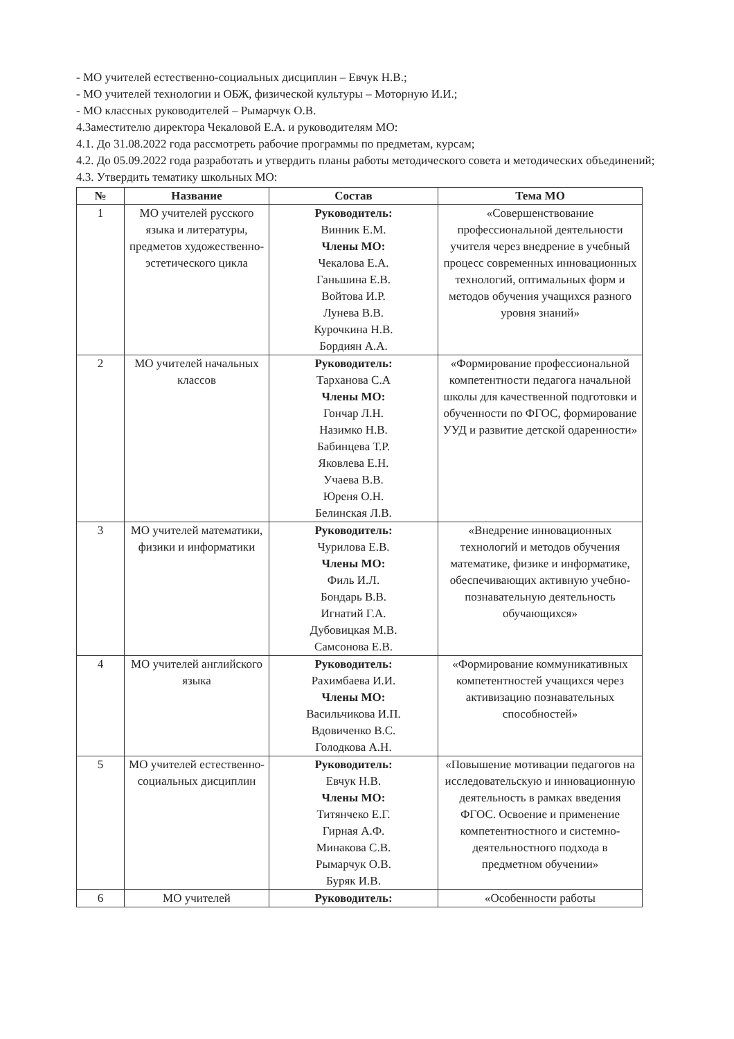- МО учителей естественно-социальных дисциплин – Евчук Н.В.;
- МО учителей технологии и ОБЖ, физической культуры – Моторную И.И.;
- МО классных руководителей – Рымарчук О.В.
4.Заместителю директора Чекаловой Е.А. и руководителям МО:
4.1. До 31.08.2022 года рассмотреть рабочие программы по предметам, курсам;
4.2. До 05.09.2022 года разработать и утвердить планы работы методического совета и методических объединений;
4.3. Утвердить тематику школьных МО:
| № | Название | Состав | Тема МО |
| --- | --- | --- | --- |
| 1 | МО учителей русского языка и литературы, предметов художественно-эстетического цикла | Руководитель: Винник Е.М. Члены МО: Чекалова Е.А. Ганьшина Е.В. Войтова И.Р. Лунева В.В. Курочкина Н.В. Бордиян А.А. | «Совершенствование профессиональной деятельности учителя через внедрение в учебный процесс современных инновационных технологий, оптимальных форм и методов обучения учащихся разного уровня знаний» |
| 2 | МО учителей начальных классов | Руководитель: Тарханова С.А Члены МО: Гончар Л.Н. Назимко Н.В. Бабинцева Т.Р. Яковлева Е.Н. Учаева В.В. Юреня О.Н. Белинская Л.В. | «Формирование профессиональной компетентности педагога начальной школы для качественной подготовки и обученности по ФГОС, формирование УУД и развитие детской одаренности» |
| 3 | МО учителей математики, физики и информатики | Руководитель: Чурилова Е.В. Члены МО: Филь И.Л. Бондарь В.В. Игнатий Г.А. Дубовицкая М.В. Самсонова Е.В. | «Внедрение инновационных технологий и методов обучения математике, физике и информатике, обеспечивающих активную учебно-познавательную деятельность обучающихся» |
| 4 | МО учителей английского языка | Руководитель: Рахимбаева И.И. Члены МО: Васильчикова И.П. Вдовиченко В.С. Голодкова А.Н. | «Формирование коммуникативных компетентностей учащихся через активизацию познавательных способностей» |
| 5 | МО учителей естественно-социальных дисциплин | Руководитель: Евчук Н.В. Члены МО: Титянчеко Е.Г. Гирная А.Ф. Минакова С.В. Рымарчук О.В. Буряк И.В. | «Повышение мотивации педагогов на исследовательскую и инновационную деятельность в рамках введения ФГОС. Освоение и применение компетентностного и системно-деятельностного подхода в предметном обучении» |
| 6 | МО учителей | Руководитель: | «Особенности работы |